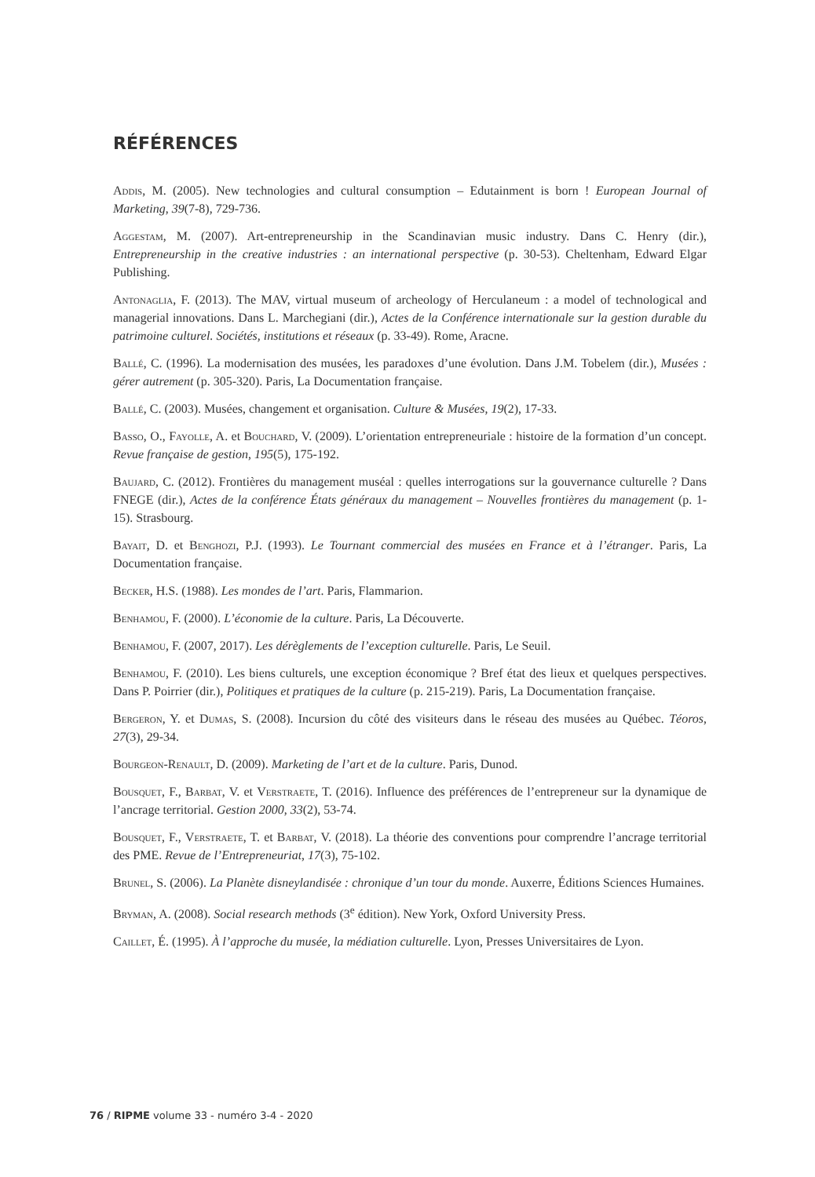RÉFÉRENCES
Addis, M. (2005). New technologies and cultural consumption – Edutainment is born ! European Journal of Marketing, 39(7-8), 729-736.
Aggestam, M. (2007). Art-entrepreneurship in the Scandinavian music industry. Dans C. Henry (dir.), Entrepreneurship in the creative industries : an international perspective (p. 30-53). Cheltenham, Edward Elgar Publishing.
Antonaglia, F. (2013). The MAV, virtual museum of archeology of Herculaneum : a model of technological and managerial innovations. Dans L. Marchegiani (dir.), Actes de la Conférence internationale sur la gestion durable du patrimoine culturel. Sociétés, institutions et réseaux (p. 33-49). Rome, Aracne.
Ballé, C. (1996). La modernisation des musées, les paradoxes d’une évolution. Dans J.M. Tobelem (dir.), Musées : gérer autrement (p. 305-320). Paris, La Documentation française.
Ballé, C. (2003). Musées, changement et organisation. Culture & Musées, 19(2), 17-33.
Basso, O., Fayolle, A. et Bouchard, V. (2009). L’orientation entrepreneuriale : histoire de la formation d’un concept. Revue française de gestion, 195(5), 175-192.
Baujard, C. (2012). Frontières du management muséal : quelles interrogations sur la gouvernance culturelle ? Dans FNEGE (dir.), Actes de la conférence États généraux du management – Nouvelles frontières du management (p. 1-15). Strasbourg.
Bayait, D. et Benghozi, P.J. (1993). Le Tournant commercial des musées en France et à l’étranger. Paris, La Documentation française.
Becker, H.S. (1988). Les mondes de l’art. Paris, Flammarion.
Benhamou, F. (2000). L’économie de la culture. Paris, La Découverte.
Benhamou, F. (2007, 2017). Les dérèglements de l’exception culturelle. Paris, Le Seuil.
Benhamou, F. (2010). Les biens culturels, une exception économique ? Bref état des lieux et quelques perspectives. Dans P. Poirrier (dir.), Politiques et pratiques de la culture (p. 215-219). Paris, La Documentation française.
Bergeron, Y. et Dumas, S. (2008). Incursion du côté des visiteurs dans le réseau des musées au Québec. Téoros, 27(3), 29-34.
Bourgeon-Renault, D. (2009). Marketing de l’art et de la culture. Paris, Dunod.
Bousquet, F., Barbat, V. et Verstraete, T. (2016). Influence des préférences de l’entrepreneur sur la dynamique de l’ancrage territorial. Gestion 2000, 33(2), 53-74.
Bousquet, F., Verstraete, T. et Barbat, V. (2018). La théorie des conventions pour comprendre l’ancrage territorial des PME. Revue de l’Entrepreneuriat, 17(3), 75-102.
Brunel, S. (2006). La Planète disneylandisée : chronique d’un tour du monde. Auxerre, Éditions Sciences Humaines.
Bryman, A. (2008). Social research methods (3<sup>e</sup> édition). New York, Oxford University Press.
Caillet, É. (1995). À l’approche du musée, la médiation culturelle. Lyon, Presses Universitaires de Lyon.
76 / RIPME volume 33 - numéro 3-4 - 2020